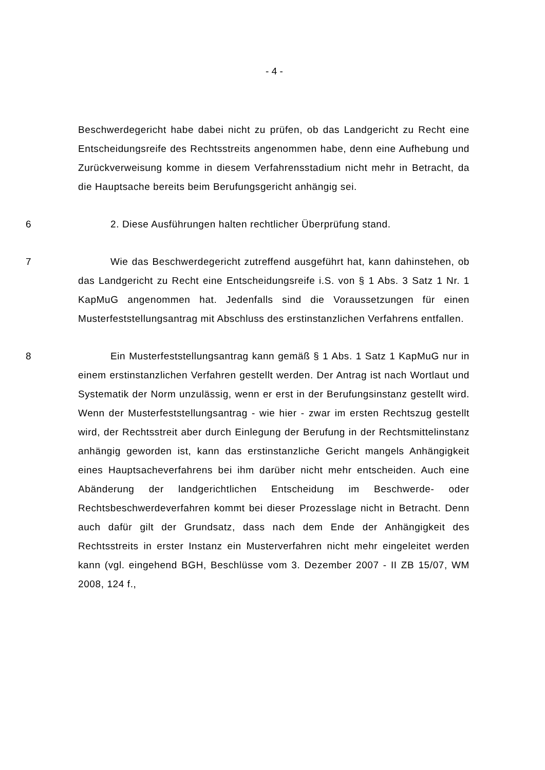- 4 -
Beschwerdegericht habe dabei nicht zu prüfen, ob das Landgericht zu Recht eine Entscheidungsreife des Rechtsstreits angenommen habe, denn eine Aufhebung und Zurückverweisung komme in diesem Verfahrensstadium nicht mehr in Betracht, da die Hauptsache bereits beim Berufungsgericht anhängig sei.
6 2. Diese Ausführungen halten rechtlicher Überprüfung stand.
7 Wie das Beschwerdegericht zutreffend ausgeführt hat, kann dahinstehen, ob das Landgericht zu Recht eine Entscheidungsreife i.S. von § 1 Abs. 3 Satz 1 Nr. 1 KapMuG angenommen hat. Jedenfalls sind die Voraussetzungen für einen Musterfeststellungsantrag mit Abschluss des erstinstanzlichen Verfahrens entfallen.
8 Ein Musterfeststellungsantrag kann gemäß § 1 Abs. 1 Satz 1 KapMuG nur in einem erstinstanzlichen Verfahren gestellt werden. Der Antrag ist nach Wortlaut und Systematik der Norm unzulässig, wenn er erst in der Berufungsinstanz gestellt wird. Wenn der Musterfeststellungsantrag - wie hier - zwar im ersten Rechtszug gestellt wird, der Rechtsstreit aber durch Einlegung der Berufung in der Rechtsmittelinstanz anhängig geworden ist, kann das erstinstanzliche Gericht mangels Anhängigkeit eines Hauptsacheverfahrens bei ihm darüber nicht mehr entscheiden. Auch eine Abänderung der landgerichtlichen Entscheidung im Beschwerde- oder Rechtsbeschwerdeverfahren kommt bei dieser Prozesslage nicht in Betracht. Denn auch dafür gilt der Grundsatz, dass nach dem Ende der Anhängigkeit des Rechtsstreits in erster Instanz ein Musterverfahren nicht mehr eingeleitet werden kann (vgl. eingehend BGH, Beschlüsse vom 3. Dezember 2007 - II ZB 15/07, WM 2008, 124 f.,